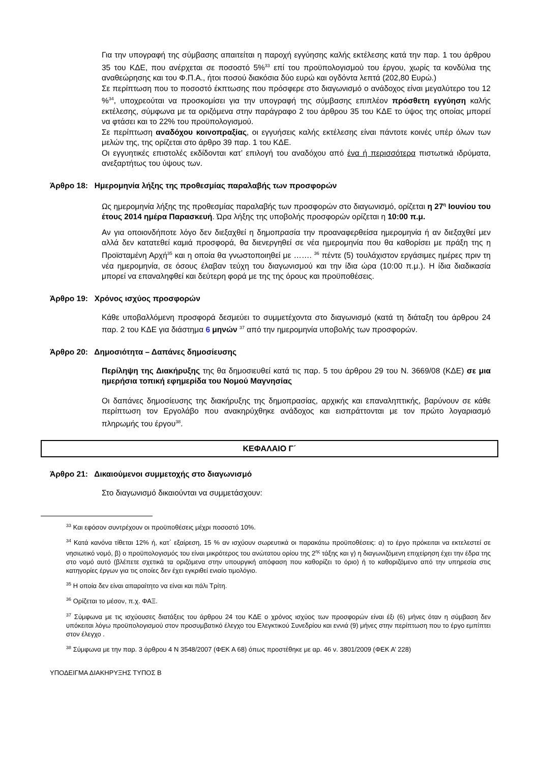Για την υπογραφή της σύμβασης απαιτείται η παροχή εγγύησης καλής εκτέλεσης κατά την παρ. 1 του άρθρου 35 του ΚΔΕ, που ανέρχεται σε ποσοστό 5%<sup>33</sup> επί του προϋπολογισμού του έργου, χωρίς τα κονδύλια της αναθεώρησης και του Φ.Π.Α., ήτοι ποσού διακόσια δύο ευρώ και ογδόντα λεπτά (202,80 Ευρώ.)
Σε περίπτωση που το ποσοστό έκπτωσης που πρόσφερε στο διαγωνισμό ο ανάδοχος είναι μεγαλύτερο του 12 %<sup>34</sup>, υποχρεούται να προσκομίσει για την υπογραφή της σύμβασης επιπλέον πρόσθετη εγγύηση καλής εκτέλεσης, σύμφωνα με τα οριζόμενα στην παράγραφο 2 του άρθρου 35 του ΚΔΕ το ύψος της οποίας μπορεί να φτάσει και το 22% του προϋπολογισμού.
Σε περίπτωση αναδόχου κοινοπραξίας, οι εγγυήσεις καλής εκτέλεσης είναι πάντοτε κοινές υπέρ όλων των μελών της, της ορίζεται στο άρθρο 39 παρ. 1 του ΚΔΕ.
Οι εγγυητικές επιστολές εκδίδονται κατ’ επιλογή του αναδόχου από ένα ή περισσότερα πιστωτικά ιδρύματα, ανεξαρτήτως του ύψους των.
Άρθρο 18: Ημερομηνία λήξης της προθεσμίας παραλαβής των προσφορών
Ως ημερομηνία λήξης της προθεσμίας παραλαβής των προσφορών στο διαγωνισμό, ορίζεται η 27<sup>η</sup> Ιουνίου του έτους 2014 ημέρα Παρασκευή. Ώρα λήξης της υποβολής προσφορών ορίζεται η 10:00 π.μ.
Αν για οποιονδήποτε λόγο δεν διεξαχθεί η δημοπρασία την προαναφερθείσα ημερομηνία ή αν διεξαχθεί μεν αλλά δεν κατατεθεί καμιά προσφορά, θα διενεργηθεί σε νέα ημερομηνία που θα καθορίσει με πράξη της η Προϊσταμένη Αρχή<sup>35</sup> και η οποία θα γνωστοποιηθεί με ……. <sup>36</sup> πέντε (5) τουλάχιστον εργάσιμες ημέρες πριν τη νέα ημερομηνία, σε όσους έλαβαν τεύχη του διαγωνισμού και την ίδια ώρα (10:00 π.μ.). Η ίδια διαδικασία μπορεί να επαναληφθεί και δεύτερη φορά με της της όρους και προϋποθέσεις.
Άρθρο 19: Χρόνος ισχύος προσφορών
Κάθε υποβαλλόμενη προσφορά δεσμεύει το συμμετέχοντα στο διαγωνισμό (κατά τη διάταξη του άρθρου 24 παρ. 2 του ΚΔΕ για διάστημα 6 μηνών <sup>37</sup> από την ημερομηνία υποβολής των προσφορών.
Άρθρο 20: Δημοσιότητα – Δαπάνες δημοσίευσης
Περίληψη της Διακήρυξης της θα δημοσιευθεί κατά τις παρ. 5 του άρθρου 29 του Ν. 3669/08 (ΚΔΕ) σε μια ημερήσια τοπική εφημερίδα του Νομού Μαγνησίας
Οι δαπάνες δημοσίευσης της διακήρυξης της δημοπρασίας, αρχικής και επαναληπτικής, βαρύνουν σε κάθε περίπτωση τον Εργολάβο που ανακηρύχθηκε ανάδοχος και εισπράττονται με τον πρώτο λογαριασμό πληρωμής του έργου<sup>38</sup>.
ΚΕΦΑΛΑΙΟ Γ΄
Άρθρο 21: Δικαιούμενοι συμμετοχής στο διαγωνισμό
Στο διαγωνισμό δικαιούνται να συμμετάσχουν:
<sup>33</sup> Και εφόσον συντρέχουν οι προϋποθέσεις μέχρι ποσοστό 10%.
<sup>34</sup> Κατά κανόνα τίθεται 12% ή, κατ΄ εξαίρεση, 15 % αν ισχύουν σωρευτικά οι παρακάτω προϋποθέσεις: α) το έργο πρόκειται να εκτελεστεί σε νησιωτικό νομό, β) ο προϋπολογισμός του είναι μικρότερος του ανώτατου ορίου της 2<sup>ης</sup> τάξης και γ) η διαγωνιζόμενη επιχείρηση έχει την έδρα της στο νομό αυτό (βλέπετε σχετικά τα οριζόμενα στην υπουργική απόφαση που καθορίζει το όριο) ή το καθοριζόμενο από την υπηρεσία στις κατηγορίες έργων για τις οποίες δεν έχει εγκριθεί ενιαίο τιμολόγιο.
<sup>35</sup> Η οποία δεν είναι απαραίτητο να είναι και πάλι Τρίτη.
<sup>36</sup> Ορίζεται το μέσον, π.χ. ΦΑΞ.
<sup>37</sup> Σύμφωνα με τις ισχύουσες διατάξεις του άρθρου 24 του ΚΔΕ ο χρόνος ισχύος των προσφορών είναι έξι (6) μήνες όταν η σύμβαση δεν υπόκειται λόγω προϋπολογισμού στον προσυμβατικό έλεγχο του Ελεγκτικού Συνεδρίου και εννιά (9) μήνες στην περίπτωση που το έργο εμπίπτει στον έλεγχο .
<sup>38</sup> Σύμφωνα με την παρ. 3 άρθρου 4 Ν 3548/2007 (ΦΕΚ Α 68) όπως προστέθηκε με αρ. 46 ν. 3801/2009 (ΦΕΚ Α’ 228)
ΥΠΟΔΕΙΓΜΑ ΔΙΑΚΗΡΥΞΗΣ ΤΥΠΟΣ Β